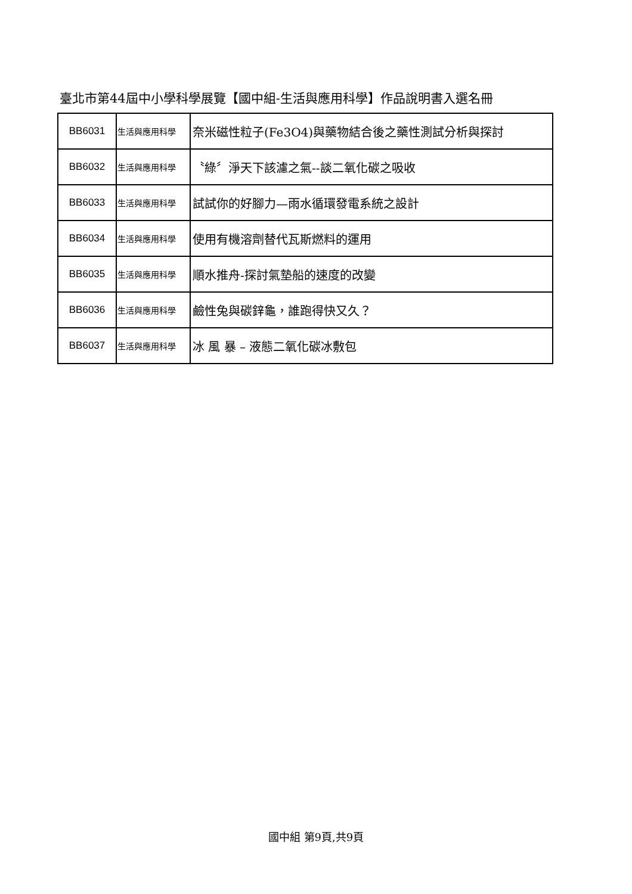臺北市第44屆中小學科學展覽【國中組-生活與應用科學】作品說明書入選名冊
| BB6031 | 生活與應用科學 | 奈米磁性粒子(Fe3O4)與藥物結合後之藥性測試分析與探討 |
| BB6032 | 生活與應用科學 | 〝綠〞淨天下該濾之氣--談二氧化碳之吸收 |
| BB6033 | 生活與應用科學 | 試試你的好腳力—雨水循環發電系統之設計 |
| BB6034 | 生活與應用科學 | 使用有機溶劑替代瓦斯燃料的運用 |
| BB6035 | 生活與應用科學 | 順水推舟-探討氣墊船的速度的改變 |
| BB6036 | 生活與應用科學 | 鹼性兔與碳鋅龜，誰跑得快又久？ |
| BB6037 | 生活與應用科學 | 冰 風 暴 – 液態二氧化碳冰敷包 |
國中組 第9頁,共9頁